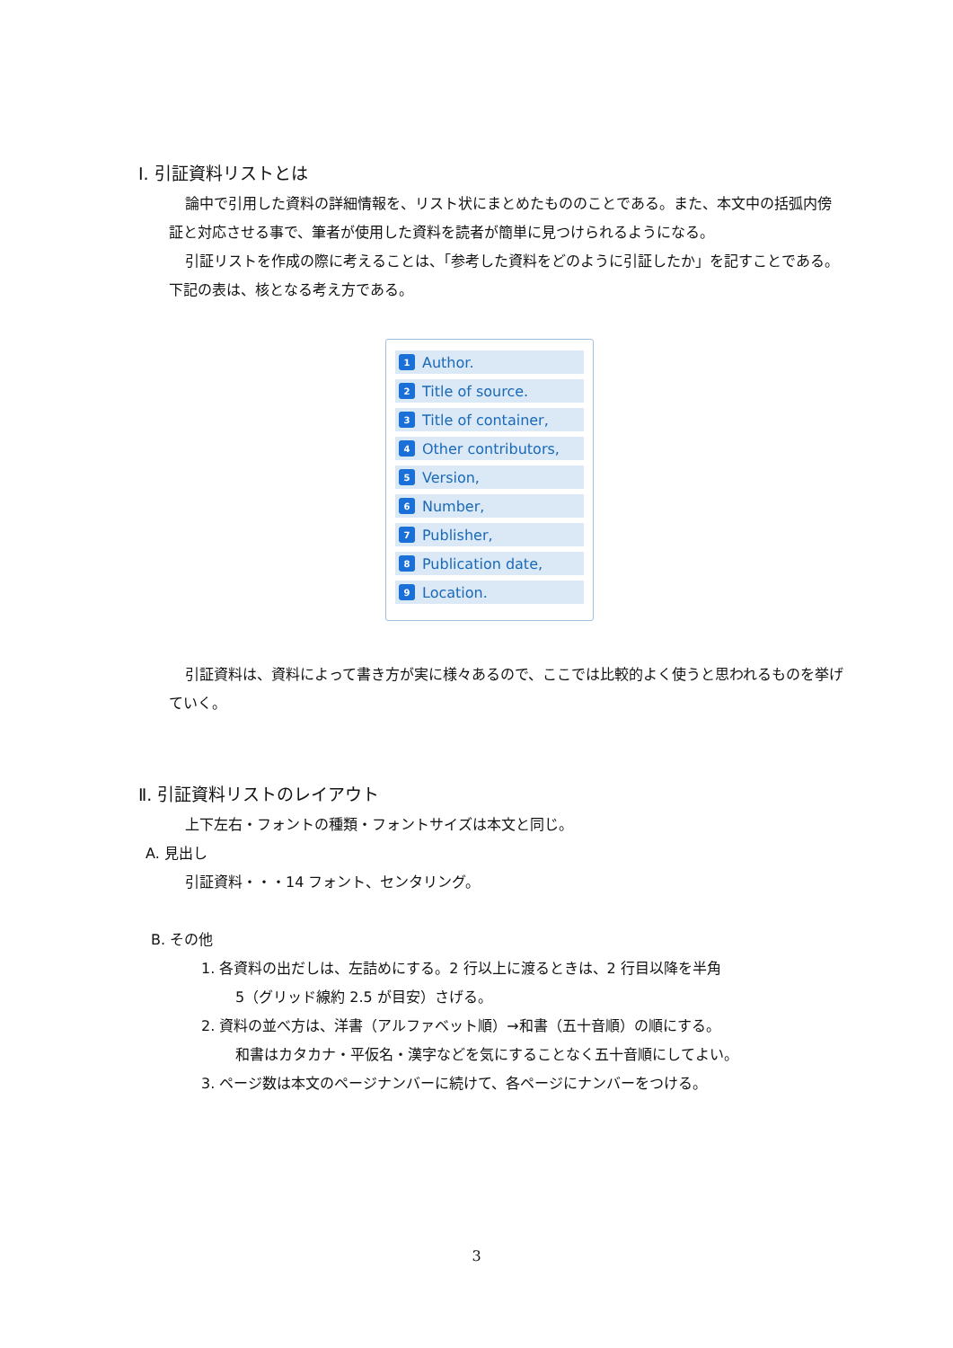Ⅰ. 引証資料リストとは
論中で引用した資料の詳細情報を、リスト状にまとめたもののことである。また、本文中の括弧内傍証と対応させる事で、筆者が使用した資料を読者が簡単に見つけられるようになる。
引証リストを作成の際に考えることは、「参考した資料をどのように引証したか」を記すことである。下記の表は、核となる考え方である。
1 Author.
2 Title of source.
3 Title of container,
4 Other contributors,
5 Version,
6 Number,
7 Publisher,
8 Publication date,
9 Location.
引証資料は、資料によって書き方が実に様々あるので、ここでは比較的よく使うと思われるものを挙げていく。
Ⅱ. 引証資料リストのレイアウト
上下左右・フォントの種類・フォントサイズは本文と同じ。
A. 見出し
引証資料・・・14 フォント、センタリング。
B. その他
1. 各資料の出だしは、左詰めにする。2 行以上に渡るときは、2 行目以降を半角
5（グリッド線約 2.5 が目安）さげる。
2. 資料の並べ方は、洋書（アルファベット順）→和書（五十音順）の順にする。
和書はカタカナ・平仮名・漢字などを気にすることなく五十音順にしてよい。
3. ページ数は本文のページナンバーに続けて、各ページにナンバーをつける。
3